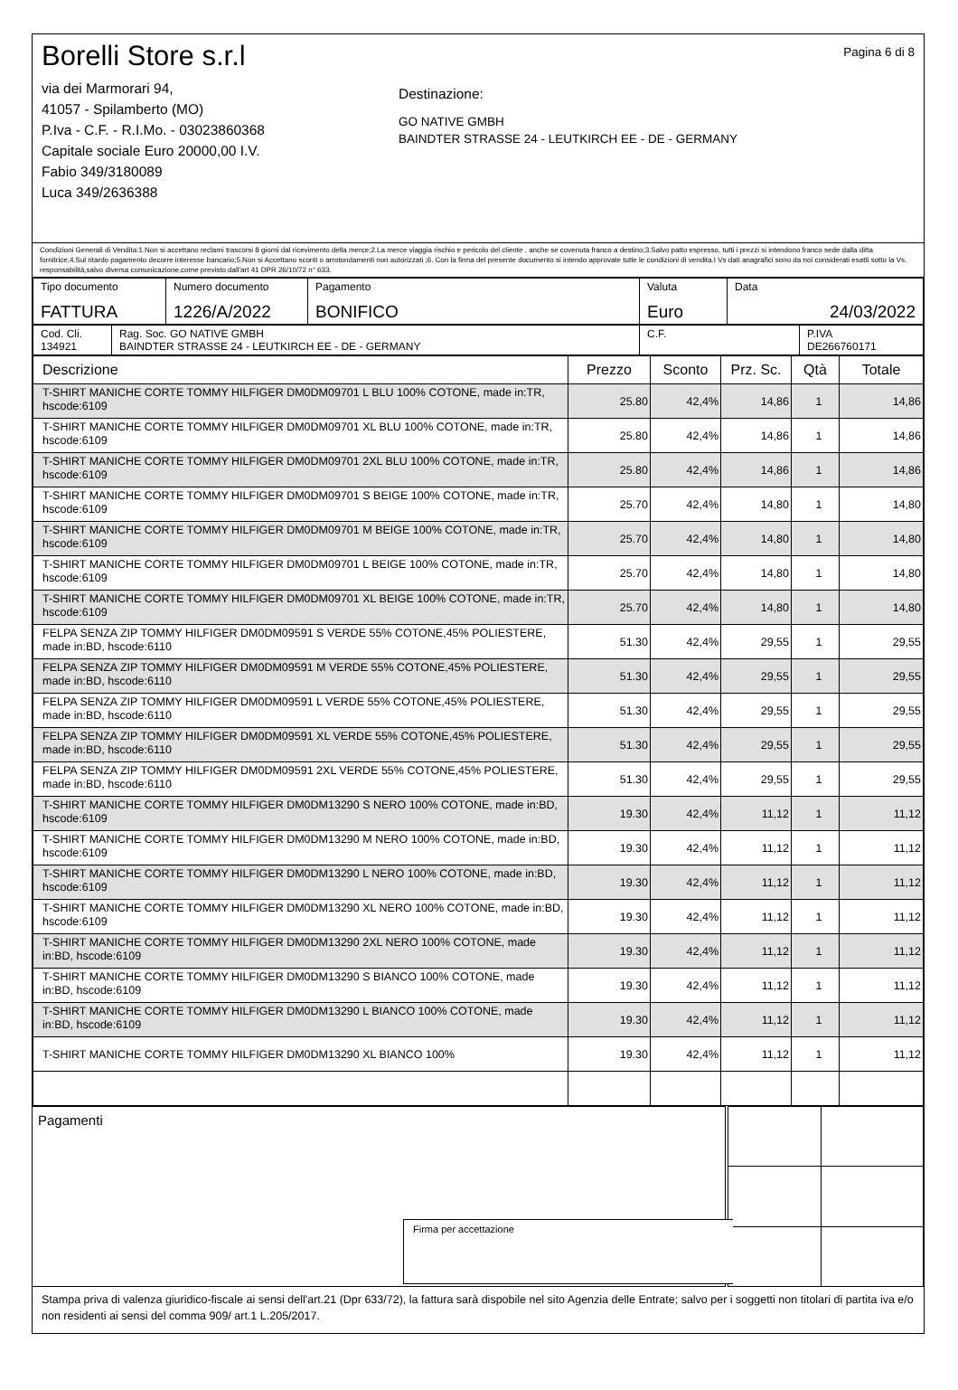Borelli Store s.r.l
via dei Marmorari 94,
41057 - Spilamberto (MO)
P.Iva - C.F. - R.I.Mo. - 03023860368
Capitale sociale Euro 20000,00 I.V.
Fabio 349/3180089
Luca 349/2636388
Destinazione:
GO NATIVE GMBH
BAINDTER STRASSE 24 - LEUTKIRCH EE - DE - GERMANY
Pagina 6 di 8
Condizioni Generali di Vendita:1.Non si accettano reclami trascorsi 8 giorni dal ricevimento della merce;2.La merce viaggia rischio e pericolo del cliente , anche se covenuta franco a destino;3.Salvo patto espresso, tutti i prezzi si intendono franco sede dalla ditta fornitrice;4.Sul ritardo pagamento decorre interesse bancario;5.Non si Accettano sconti o arrotondamenti non autorizzati ;6. Con la firma del presente documento si intendo approvate tutte le condizioni di vendita.I Vs dati anagrafici sono da noi considerati esatti sotto la Vs. responsabilità,salvo diversa comunicazione,come previsto dall'art 41 DPR 26/10/72 n° 633.
| Tipo documento FATTURA | Numero documento 1226/A/2022 | Pagamento BONIFICO | Valuta Euro | Data 24/03/2022 |
| Cod. Cli. 134921 | Rag. Soc. GO NATIVE GMBH BAINDTER STRASSE 24 - LEUTKIRCH EE - DE - GERMANY | C.F. | P.IVA DE266760171 |
| Descrizione | Prezzo | Sconto | Prz. Sc. | Qtà | Totale |
| --- | --- | --- | --- | --- | --- |
| T-SHIRT MANICHE CORTE TOMMY HILFIGER DM0DM09701 L BLU 100% COTONE, made in:TR, hscode:6109 | 25.80 | 42,4% | 14,86 | 1 | 14,86 |
| T-SHIRT MANICHE CORTE TOMMY HILFIGER DM0DM09701 XL BLU 100% COTONE, made in:TR, hscode:6109 | 25.80 | 42,4% | 14,86 | 1 | 14,86 |
| T-SHIRT MANICHE CORTE TOMMY HILFIGER DM0DM09701 2XL BLU 100% COTONE, made in:TR, hscode:6109 | 25.80 | 42,4% | 14,86 | 1 | 14,86 |
| T-SHIRT MANICHE CORTE TOMMY HILFIGER DM0DM09701 S BEIGE 100% COTONE, made in:TR, hscode:6109 | 25.70 | 42,4% | 14,80 | 1 | 14,80 |
| T-SHIRT MANICHE CORTE TOMMY HILFIGER DM0DM09701 M BEIGE 100% COTONE, made in:TR, hscode:6109 | 25.70 | 42,4% | 14,80 | 1 | 14,80 |
| T-SHIRT MANICHE CORTE TOMMY HILFIGER DM0DM09701 L BEIGE 100% COTONE, made in:TR, hscode:6109 | 25.70 | 42,4% | 14,80 | 1 | 14,80 |
| T-SHIRT MANICHE CORTE TOMMY HILFIGER DM0DM09701 XL BEIGE 100% COTONE, made in:TR, hscode:6109 | 25.70 | 42,4% | 14,80 | 1 | 14,80 |
| FELPA SENZA ZIP TOMMY HILFIGER DM0DM09591 S VERDE 55% COTONE,45% POLIESTERE, made in:BD, hscode:6110 | 51.30 | 42,4% | 29,55 | 1 | 29,55 |
| FELPA SENZA ZIP TOMMY HILFIGER DM0DM09591 M VERDE 55% COTONE,45% POLIESTERE, made in:BD, hscode:6110 | 51.30 | 42,4% | 29,55 | 1 | 29,55 |
| FELPA SENZA ZIP TOMMY HILFIGER DM0DM09591 L VERDE 55% COTONE,45% POLIESTERE, made in:BD, hscode:6110 | 51.30 | 42,4% | 29,55 | 1 | 29,55 |
| FELPA SENZA ZIP TOMMY HILFIGER DM0DM09591 XL VERDE 55% COTONE,45% POLIESTERE, made in:BD, hscode:6110 | 51.30 | 42,4% | 29,55 | 1 | 29,55 |
| FELPA SENZA ZIP TOMMY HILFIGER DM0DM09591 2XL VERDE 55% COTONE,45% POLIESTERE, made in:BD, hscode:6110 | 51.30 | 42,4% | 29,55 | 1 | 29,55 |
| T-SHIRT MANICHE CORTE TOMMY HILFIGER DM0DM13290 S NERO 100% COTONE, made in:BD, hscode:6109 | 19.30 | 42,4% | 11,12 | 1 | 11,12 |
| T-SHIRT MANICHE CORTE TOMMY HILFIGER DM0DM13290 M NERO 100% COTONE, made in:BD, hscode:6109 | 19.30 | 42,4% | 11,12 | 1 | 11,12 |
| T-SHIRT MANICHE CORTE TOMMY HILFIGER DM0DM13290 L NERO 100% COTONE, made in:BD, hscode:6109 | 19.30 | 42,4% | 11,12 | 1 | 11,12 |
| T-SHIRT MANICHE CORTE TOMMY HILFIGER DM0DM13290 XL NERO 100% COTONE, made in:BD, hscode:6109 | 19.30 | 42,4% | 11,12 | 1 | 11,12 |
| T-SHIRT MANICHE CORTE TOMMY HILFIGER DM0DM13290 2XL NERO 100% COTONE, made in:BD, hscode:6109 | 19.30 | 42,4% | 11,12 | 1 | 11,12 |
| T-SHIRT MANICHE CORTE TOMMY HILFIGER DM0DM13290 S BIANCO 100% COTONE, made in:BD, hscode:6109 | 19.30 | 42,4% | 11,12 | 1 | 11,12 |
| T-SHIRT MANICHE CORTE TOMMY HILFIGER DM0DM13290 L BIANCO 100% COTONE, made in:BD, hscode:6109 | 19.30 | 42,4% | 11,12 | 1 | 11,12 |
| T-SHIRT MANICHE CORTE TOMMY HILFIGER DM0DM13290 XL BIANCO 100% | 19.30 | 42,4% | 11,12 | 1 | 11,12 |
| Pagamenti | | | |
Firma per accettazione
Stampa priva di valenza giuridico-fiscale ai sensi dell'art.21 (Dpr 633/72), la fattura sarà dispobile nel sito Agenzia delle Entrate; salvo per i soggetti non titolari di partita iva e/o non residenti ai sensi del comma 909/ art.1 L.205/2017.